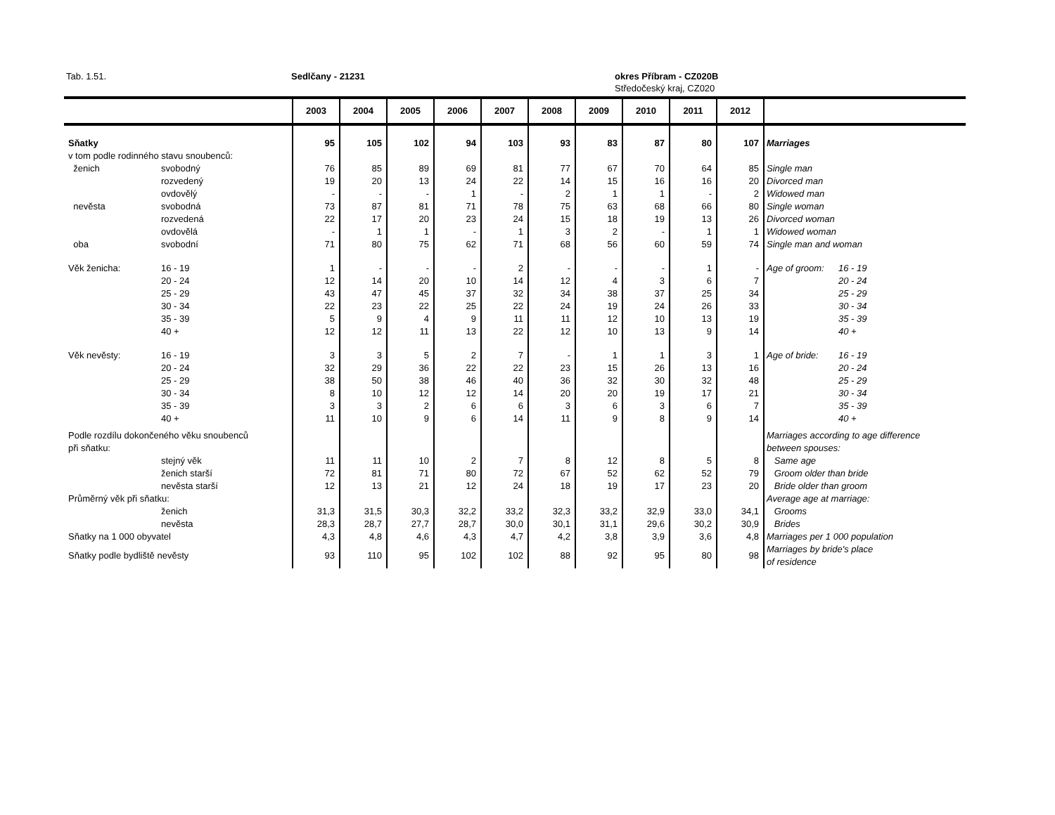Tab. 1.51. Sedlčany - 21231 okres Příbram - CZ020B
Středočeský kraj, CZ020
| | | 2003 | 2004 | 2005 | 2006 | 2007 | 2008 | 2009 | 2010 | 2011 | 2012 | | |
| --- | --- | --- | --- | --- | --- | --- | --- | --- | --- | --- | --- | --- | --- |
| Sňatky | | 95 | 105 | 102 | 94 | 103 | 93 | 83 | 87 | 80 | 107 | Marriages | |
| v tom podle rodinného stavu snoubenců: | | | | | | | | | | | | | |
| ženich | svobodný | 76 | 85 | 89 | 69 | 81 | 77 | 67 | 70 | 64 | 85 | Single man | |
| | rozvedený | 19 | 20 | 13 | 24 | 22 | 14 | 15 | 16 | 16 | 20 | Divorced man | |
| | ovdovělý | - | - | - | 1 | - | 2 | 1 | 1 | - | 2 | Widowed man | |
| nevěsta | svobodná | 73 | 87 | 81 | 71 | 78 | 75 | 63 | 68 | 66 | 80 | Single woman | |
| | rozvedená | 22 | 17 | 20 | 23 | 24 | 15 | 18 | 19 | 13 | 26 | Divorced woman | |
| | ovdovělá | - | 1 | 1 | - | 1 | 3 | 2 | - | 1 | 1 | Widowed woman | |
| oba | svobodní | 71 | 80 | 75 | 62 | 71 | 68 | 56 | 60 | 59 | 74 | Single man and woman | |
| Věk ženicha: | 16 - 19 | 1 | - | - | - | 2 | - | - | - | 1 | - | Age of groom: | 16 - 19 |
| | 20 - 24 | 12 | 14 | 20 | 10 | 14 | 12 | 4 | 3 | 6 | 7 | | 20 - 24 |
| | 25 - 29 | 43 | 47 | 45 | 37 | 32 | 34 | 38 | 37 | 25 | 34 | | 25 - 29 |
| | 30 - 34 | 22 | 23 | 22 | 25 | 22 | 24 | 19 | 24 | 26 | 33 | | 30 - 34 |
| | 35 - 39 | 5 | 9 | 4 | 9 | 11 | 11 | 12 | 10 | 13 | 19 | | 35 - 39 |
| | 40 + | 12 | 12 | 11 | 13 | 22 | 12 | 10 | 13 | 9 | 14 | | 40 + |
| Věk nevěsty: | 16 - 19 | 3 | 3 | 5 | 2 | 7 | - | 1 | 1 | 3 | 1 | Age of bride: | 16 - 19 |
| | 20 - 24 | 32 | 29 | 36 | 22 | 22 | 23 | 15 | 26 | 13 | 16 | | 20 - 24 |
| | 25 - 29 | 38 | 50 | 38 | 46 | 40 | 36 | 32 | 30 | 32 | 48 | | 25 - 29 |
| | 30 - 34 | 8 | 10 | 12 | 12 | 14 | 20 | 20 | 19 | 17 | 21 | | 30 - 34 |
| | 35 - 39 | 3 | 3 | 2 | 6 | 6 | 3 | 6 | 3 | 6 | 7 | | 35 - 39 |
| | 40 + | 11 | 10 | 9 | 6 | 14 | 11 | 9 | 8 | 9 | 14 | | 40 + |
| Podle rozdílu dokončeného věku snoubenců | | | | | | | | | | | | Marriages according to age difference | |
| při sňatku: | | | | | | | | | | | | between spouses: | |
| | stejný věk | 11 | 11 | 10 | 2 | 7 | 8 | 12 | 8 | 5 | 8 | Same age | |
| | ženich starší | 72 | 81 | 71 | 80 | 72 | 67 | 52 | 62 | 52 | 79 | Groom older than bride | |
| | nevěsta starší | 12 | 13 | 21 | 12 | 24 | 18 | 19 | 17 | 23 | 20 | Bride older than groom | |
| Průměrný věk při sňatku: | | | | | | | | | | | | Average age at marriage: | |
| | ženich | 31,3 | 31,5 | 30,3 | 32,2 | 33,2 | 32,3 | 33,2 | 32,9 | 33,0 | 34,1 | Grooms | |
| | nevěsta | 28,3 | 28,7 | 27,7 | 28,7 | 30,0 | 30,1 | 31,1 | 29,6 | 30,2 | 30,9 | Brides | |
| Sňatky na 1 000 obyvatel | | 4,3 | 4,8 | 4,6 | 4,3 | 4,7 | 4,2 | 3,8 | 3,9 | 3,6 | 4,8 | Marriages per 1 000 population | |
| Sňatky podle bydliště nevěsty | | 93 | 110 | 95 | 102 | 102 | 88 | 92 | 95 | 80 | 98 | Marriages by bride's place of residence | |